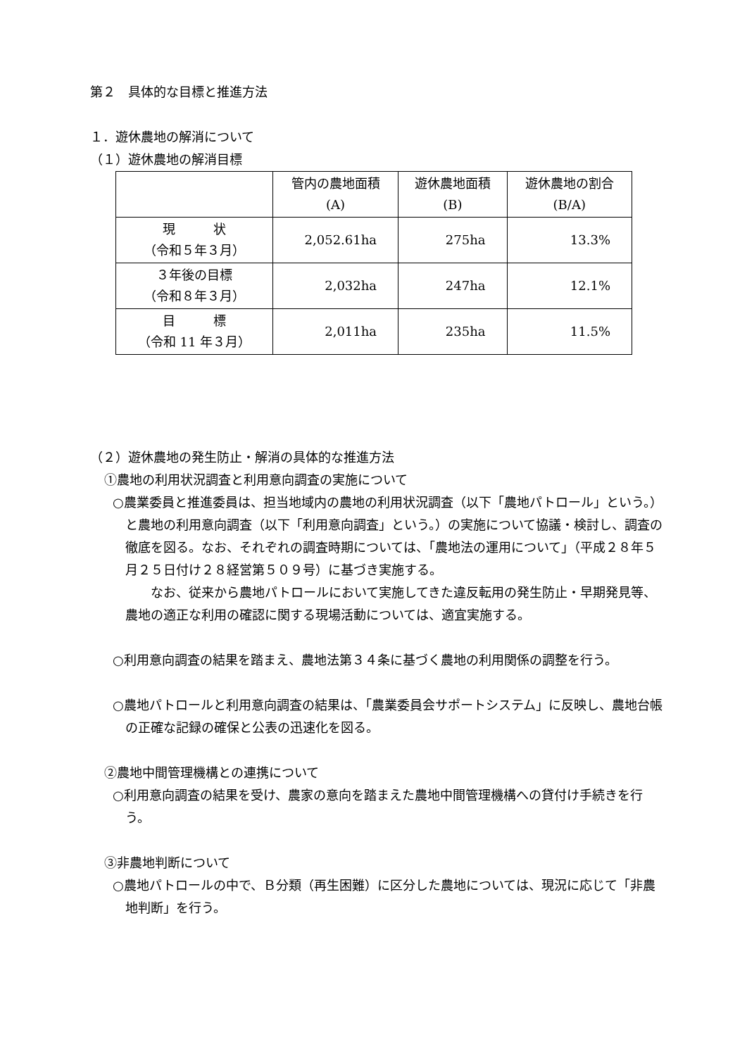第２　具体的な目標と推進方法
１．遊休農地の解消について
（１）遊休農地の解消目標
| | 管内の農地面積 (A) | 遊休農地面積 (B) | 遊休農地の割合 (B/A) |
| --- | --- | --- | --- |
| 現 状 （令和５年３月） | 2,052.61ha | 275ha | 13.3% |
| ３年後の目標 （令和８年３月） | 2,032ha | 247ha | 12.1% |
| 目 標 （令和 11 年３月） | 2,011ha | 235ha | 11.5% |
（２）遊休農地の発生防止・解消の具体的な推進方法
①農地の利用状況調査と利用意向調査の実施について
○農業委員と推進委員は、担当地域内の農地の利用状況調査（以下「農地パトロール」という。）と農地の利用意向調査（以下「利用意向調査」という。）の実施について協議・検討し、調査の徹底を図る。なお、それぞれの調査時期については、「農地法の運用について」（平成２８年５月２５日付け２８経営第５０９号）に基づき実施する。
なお、従来から農地パトロールにおいて実施してきた違反転用の発生防止・早期発見等、農地の適正な利用の確認に関する現場活動については、適宜実施する。
○利用意向調査の結果を踏まえ、農地法第３４条に基づく農地の利用関係の調整を行う。
○農地パトロールと利用意向調査の結果は、「農業委員会サポートシステム」に反映し、農地台帳の正確な記録の確保と公表の迅速化を図る。
②農地中間管理機構との連携について
○利用意向調査の結果を受け、農家の意向を踏まえた農地中間管理機構への貸付け手続きを行う。
③非農地判断について
○農地パトロールの中で、Ｂ分類（再生困難）に区分した農地については、現況に応じて「非農地判断」を行う。